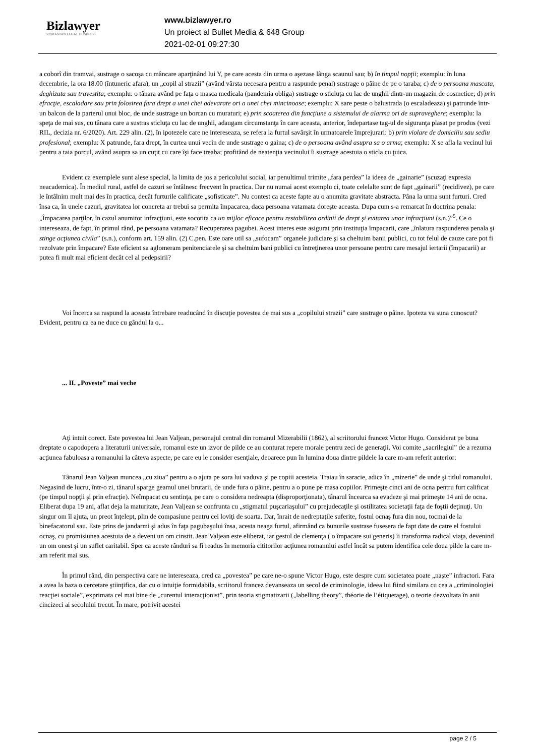Bizlawyer
ROMANIAN LEGAL BUSINESS
www.bizlawyer.ro
Un proiect al Bullet Media & 648 Group
2021-02-01 09:27:30
a coborî din tramvai, sustrage o sacoşa cu mâncare aparţinând lui Y, pe care acesta din urma o aşezase lânga scaunul sau; b) în timpul nopţii; exemplu: în luna decembrie, la ora 18.00 (întuneric afara), un „copil al strazii” (având vârsta necesara pentru a raspunde penal) sustrage o pâine de pe o taraba; c) de o persoana mascata, deghizata sau travestita; exemplu: o tânara având pe faţa o masca medicala (pandemia obliga) sustrage o sticluţa cu lac de unghii dintr-un magazin de cosmetice; d) prin efracţie, escaladare sau prin folosirea fara drept a unei chei adevarate ori a unei chei mincinoase; exemplu: X sare peste o balustrada (o escaladeaza) şi patrunde într-un balcon de la parterul unui bloc, de unde sustrage un borcan cu muraturi; e) prin scoaterea din funcţiune a sistemului de alarma ori de supraveghere; exemplu: la speţa de mai sus, cu tânara care a sustras sticluţa cu lac de unghii, adaugam circumstanţa în care aceasta, anterior, îndepartase tag-ul de siguranţa plasat pe produs (vezi RIL, decizia nr. 6/2020). Art. 229 alin. (2), în ipotezele care ne intereseaza, se refera la furtul savârşit în urmatoarele împrejurari: b) prin violare de domiciliu sau sediu profesional; exemplu: X patrunde, fara drept, în curtea unui vecin de unde sustrage o gaina; c) de o persoana având asupra sa o arma; exemplu: X se afla la vecinul lui pentru a taia porcul, având asupra sa un cuţit cu care îşi face treaba; profitând de neatenţia vecinului îi sustrage acestuia o sticla cu ţuica.
Evident ca exemplele sunt alese special, la limita de jos a pericolului social, iar penultimul trimite „fara perdea” la ideea de „gainarie” (scuzaţi expresia neacademica). În mediul rural, astfel de cazuri se întâlnesc frecvent în practica. Dar nu numai acest exemplu ci, toate celelalte sunt de fapt „gainarii” (recidivez), pe care le întâlnim mult mai des în practica, decât furturile calificate „sofisticate”. Nu contest ca aceste fapte au o anumita gravitate abstracta. Pâna la urma sunt furturi. Cred însa ca, în unele cazuri, gravitatea lor concreta ar trebui sa permita împacarea, daca persoana vatamata doreşte aceasta. Dupa cum s-a remarcat în doctrina penala: „Împacarea parţilor, în cazul anumitor infracţiuni, este socotita ca un mijloc eficace pentru restabilirea ordinii de drept şi evitarea unor infracţiuni (s.n.)”<sup>5</sup>. Ce o intereseaza, de fapt, în primul rând, pe persoana vatamata? Recuperarea pagubei. Acest interes este asigurat prin instituţia împacarii, care „înlatura raspunderea penala şi stinge acţiunea civila” (s.n.), conform art. 159 alin. (2) C.pen. Este oare util sa „sufocam” organele judiciare şi sa cheltuim banii publici, cu tot felul de cauze care pot fi rezolvate prin împacare? Este eficient sa aglomeram penitenciarele şi sa cheltuim bani publici cu întreţinerea unor persoane pentru care mesajul iertarii (împacarii) ar putea fi mult mai eficient decât cel al pedepsirii?
Voi încerca sa raspund la aceasta întrebare readucând în discuţie povestea de mai sus a „copilului strazii” care sustrage o pâine. Ipoteza va suna cunoscut? Evident, pentru ca ea ne duce cu gândul la o...
... II. „Poveste” mai veche
Aţi intuit corect. Este povestea lui Jean Valjean, personajul central din romanul Mizerabilii (1862), al scriitorului francez Victor Hugo. Considerat pe buna dreptate o capodopera a literaturii universale, romanul este un izvor de pilde ce au conturat repere morale pentru zeci de generaţii. Voi comite „sacrilegiul” de a rezuma acţiunea fabuloasa a romanului la câteva aspecte, pe care eu le consider esenţiale, deoarece pun în lumina doua dintre pildele la care m-am referit anterior:
Tânarul Jean Valjean muncea „cu ziua” pentru a o ajuta pe sora lui vaduva şi pe copiii acesteia. Traiau în saracie, adica în „mizerie” de unde şi titlul romanului. Negasind de lucru, într-o zi, tânarul sparge geamul unei brutarii, de unde fura o pâine, pentru a o pune pe masa copiilor. Primeşte cinci ani de ocna pentru furt calificat (pe timpul nopţii şi prin efracţie). Neîmpacat cu sentinţa, pe care o considera nedreapta (disproporţionata), tânarul încearca sa evadeze şi mai primeşte 14 ani de ocna. Eliberat dupa 19 ani, aflat deja la maturitate, Jean Valjean se confrunta cu „stigmatul puşcariaşului” cu prejudecaţile şi ostilitatea societaţii faţa de foştii deţinuţi. Un singur om îl ajuta, un preot înţelept, plin de compasiune pentru cei loviţi de soarta. Dar, înrait de nedreptaţile suferite, fostul ocnaş fura din nou, tocmai de la binefacatorul sau. Este prins de jandarmi şi adus în faţa pagubaşului însa, acesta neaga furtul, afirmând ca bunurile sustrase fusesera de fapt date de catre el fostului ocnaş, cu promisiunea acestuia de a deveni un om cinstit. Jean Valjean este eliberat, iar gestul de clemenţa ( o împacare sui generis) îi transforma radical viaţa, devenind un om onest şi un suflet caritabil. Sper ca aceste rânduri sa fi readus în memoria cititorilor acţiunea romanului astfel încât sa putem identifica cele doua pilde la care m-am referit mai sus.
În primul rând, din perspectiva care ne intereseaza, cred ca „povestea” pe care ne-o spune Victor Hugo, este despre cum societatea poate „naşte” infractori. Fara a avea la baza o cercetare ştiinţifica, dar cu o intuiţie formidabila, scriitorul francez devanseaza un secol de criminologie, ideea lui fiind similara cu cea a „criminologiei reacţiei sociale”, exprimata cel mai bine de „curentul interacţionist”, prin teoria stigmatizarii („labelling theory”, théorie de l’étiquetage), o teorie dezvoltata în anii cincizeci ai secolului trecut. În mare, potrivit acestei
page 2 / 5